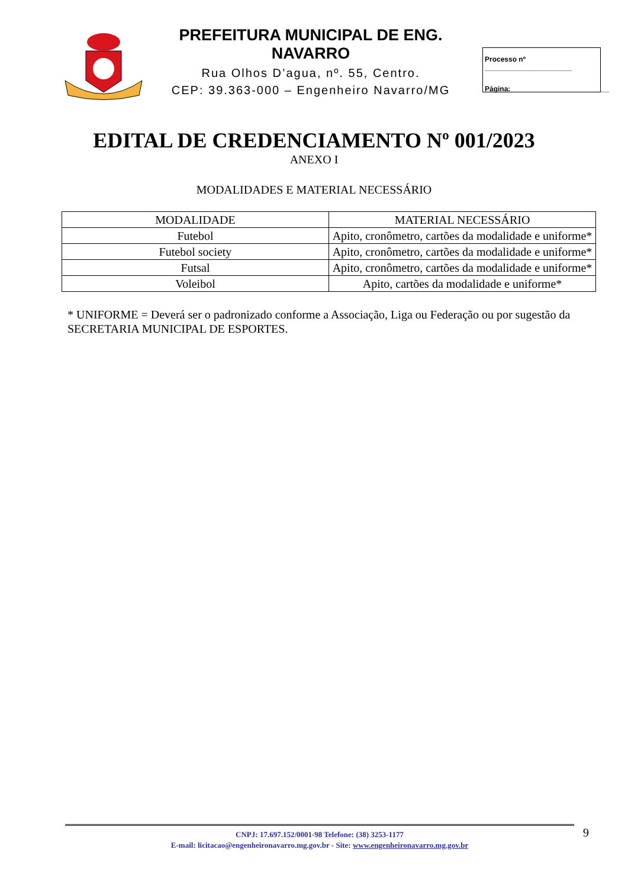PREFEITURA MUNICIPAL DE ENG. NAVARRO
Rua Olhos D’agua, nº. 55, Centro.
CEP: 39.363-000 – Engenheiro Navarro/MG
Processo nº ______________________
Página:_________________________
EDITAL DE CREDENCIAMENTO Nº 001/2023
ANEXO I
MODALIDADES E MATERIAL NECESSÁRIO
| MODALIDADE | MATERIAL NECESSÁRIO |
| --- | --- |
| Futebol | Apito, cronômetro, cartões da modalidade e uniforme* |
| Futebol society | Apito, cronômetro, cartões da modalidade e uniforme* |
| Futsal | Apito, cronômetro, cartões da modalidade e uniforme* |
| Voleibol | Apito, cartões da modalidade e uniforme* |
* UNIFORME = Deverá ser o padronizado conforme a Associação, Liga ou Federação ou por sugestão da SECRETARIA MUNICIPAL DE ESPORTES.
CNPJ: 17.697.152/0001-98 Telefone: (38) 3253-1177
E-mail: licitacao@engenheironavarro.mg.gov.br - Site: www.engenheironavarro.mg.gov.br
9